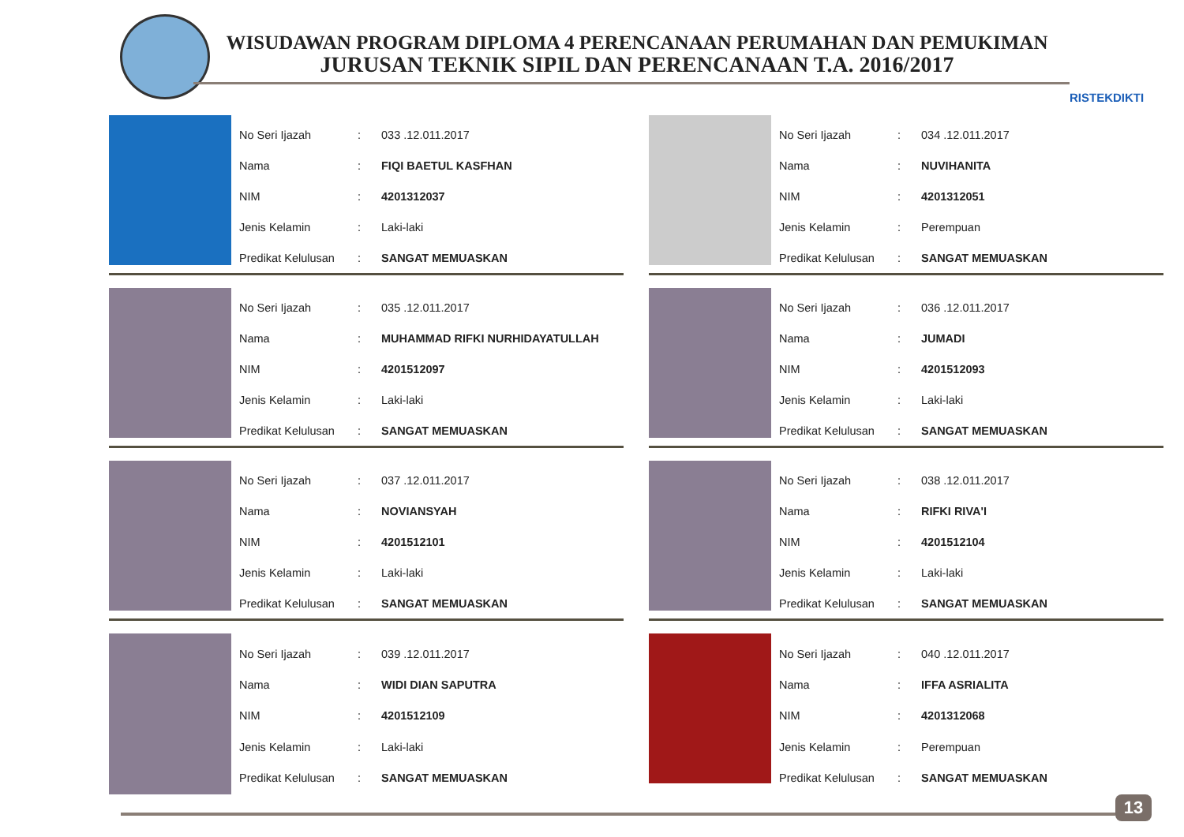WISUDAWAN PROGRAM DIPLOMA 4 PERENCANAAN PERUMAHAN DAN PEMUKIMAN
JURUSAN TEKNIK SIPIL DAN PERENCANAAN T.A. 2016/2017
RISTEKDIKTI
| No Seri Ijazah | : | 033 .12.011.2017 |
| Nama | : | FIQI BAETUL KASFHAN |
| NIM | : | 4201312037 |
| Jenis Kelamin | : | Laki-laki |
| Predikat Kelulusan | : | SANGAT MEMUASKAN |
| No Seri Ijazah | : | 034 .12.011.2017 |
| Nama | : | NUVIHANITA |
| NIM | : | 4201312051 |
| Jenis Kelamin | : | Perempuan |
| Predikat Kelulusan | : | SANGAT MEMUASKAN |
| No Seri Ijazah | : | 035 .12.011.2017 |
| Nama | : | MUHAMMAD RIFKI NURHIDAYATULLAH |
| NIM | : | 4201512097 |
| Jenis Kelamin | : | Laki-laki |
| Predikat Kelulusan | : | SANGAT MEMUASKAN |
| No Seri Ijazah | : | 036 .12.011.2017 |
| Nama | : | JUMADI |
| NIM | : | 4201512093 |
| Jenis Kelamin | : | Laki-laki |
| Predikat Kelulusan | : | SANGAT MEMUASKAN |
| No Seri Ijazah | : | 037 .12.011.2017 |
| Nama | : | NOVIANSYAH |
| NIM | : | 4201512101 |
| Jenis Kelamin | : | Laki-laki |
| Predikat Kelulusan | : | SANGAT MEMUASKAN |
| No Seri Ijazah | : | 038 .12.011.2017 |
| Nama | : | RIFKI RIVA'I |
| NIM | : | 4201512104 |
| Jenis Kelamin | : | Laki-laki |
| Predikat Kelulusan | : | SANGAT MEMUASKAN |
| No Seri Ijazah | : | 039 .12.011.2017 |
| Nama | : | WIDI DIAN SAPUTRA |
| NIM | : | 4201512109 |
| Jenis Kelamin | : | Laki-laki |
| Predikat Kelulusan | : | SANGAT MEMUASKAN |
| No Seri Ijazah | : | 040 .12.011.2017 |
| Nama | : | IFFA ASRIALITA |
| NIM | : | 4201312068 |
| Jenis Kelamin | : | Perempuan |
| Predikat Kelulusan | : | SANGAT MEMUASKAN |
13